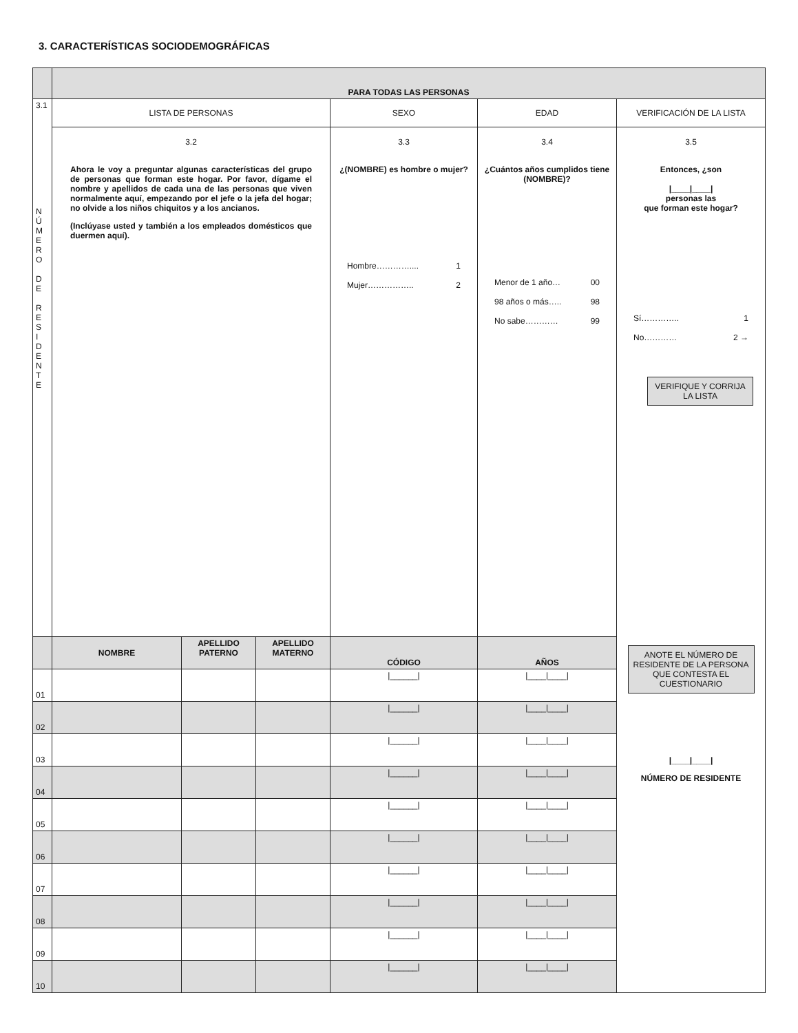3. CARACTERÍSTICAS SOCIODEMOGRÁFICAS
| | PARA TODAS LAS PERSONAS | | | | | |
| 3.1 N Ú M E R O D E R E S I D E N T E | LISTA DE PERSONAS | | | SEXO | EDAD | VERIFICACIÓN DE LA LISTA |
| | 3.2 Ahora le voy a preguntar algunas características del grupo de personas que forman este hogar. Por favor, dígame el nombre y apellidos de cada una de las personas que viven normalmente aquí, empezando por el jefe o la jefa del hogar; no olvide a los niños chiquitos y a los ancianos. (Inclúyase usted y también a los empleados domésticos que duermen aquí). | | | 3.3 ¿(NOMBRE) es hombre o mujer? Hombre………….... 1 Mujer…………….. 2 | 3.4 ¿Cuántos años cumplidos tiene (NOMBRE)? Menor de 1 año… 00 98 años o más….. 98 No sabe………… 99 | 3.5 Entonces, ¿son /____/____/ personas las que forman este hogar? Sí………….. 1 No………… 2 → VERIFIQUE Y CORRIJA LA LISTA ANOTE EL NÚMERO DE RESIDENTE DE LA PERSONA QUE CONTESTA EL CUESTIONARIO /____/____/ NÚMERO DE RESIDENTE |
| | NOMBRE | APELLIDO PATERNO | APELLIDO MATERNO | CÓDIGO | AÑOS | |
| 01 | | | | /______/ | /____/____/ | |
| 02 | | | | /______/ | /____/____/ | |
| 03 | | | | /______/ | /____/____/ | |
| 04 | | | | /______/ | /____/____/ | |
| 05 | | | | /______/ | /____/____/ | |
| 06 | | | | /______/ | /____/____/ | |
| 07 | | | | /______/ | /____/____/ | |
| 08 | | | | /______/ | /____/____/ | |
| 09 | | | | /______/ | /____/____/ | |
| 10 | | | | /______/ | /____/____/ | |